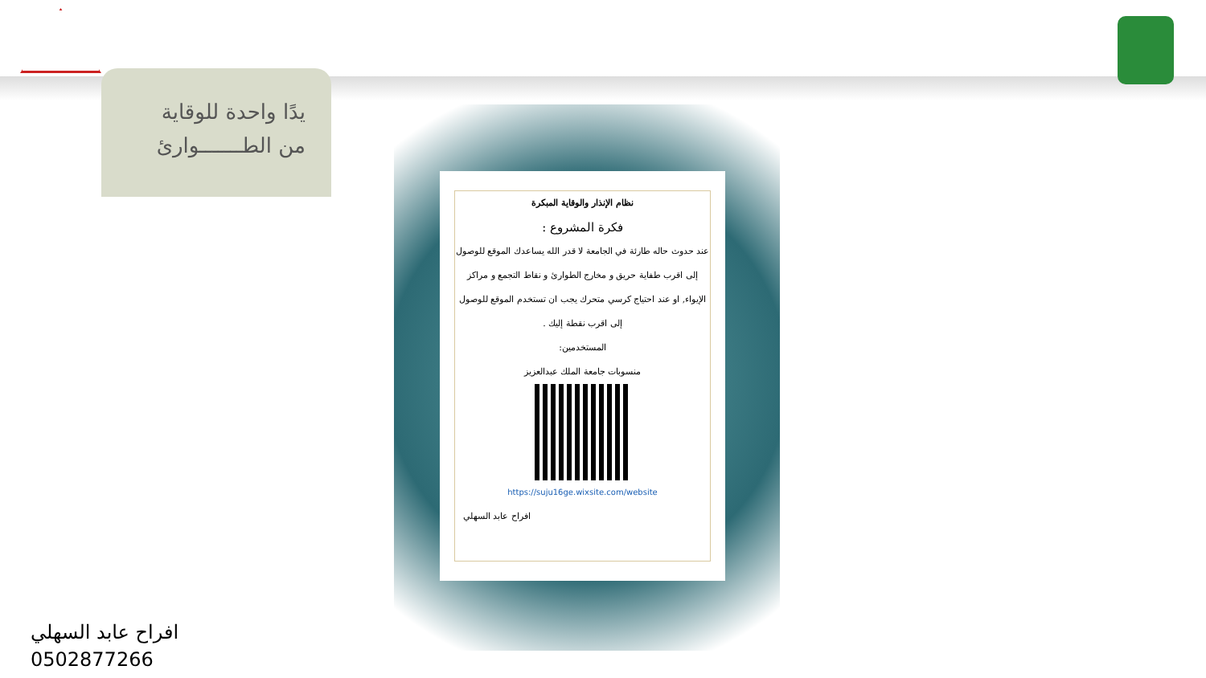يدًا واحدة للوقاية
من الطـــــــوارئ
نظام الإنذار والوقاية المبكرة
فكرة المشروع :
عند حدوث حاله طارئة في الجامعة لا قدر الله يساعدك الموقع للوصول إلى اقرب طفاية حريق و مخارج الطوارئ و نقاط التجمع و مراكز الإيواء, او عند احتياج كرسي متحرك يجب ان تستخدم الموقع للوصول إلى اقرب نقطة إليك .
المستخدمين:
منسوبات جامعة الملك عبدالعزيز
https://suju16ge.wixsite.com/website
افراح عابد السهلي
افراح عابد السهلي
0502877266